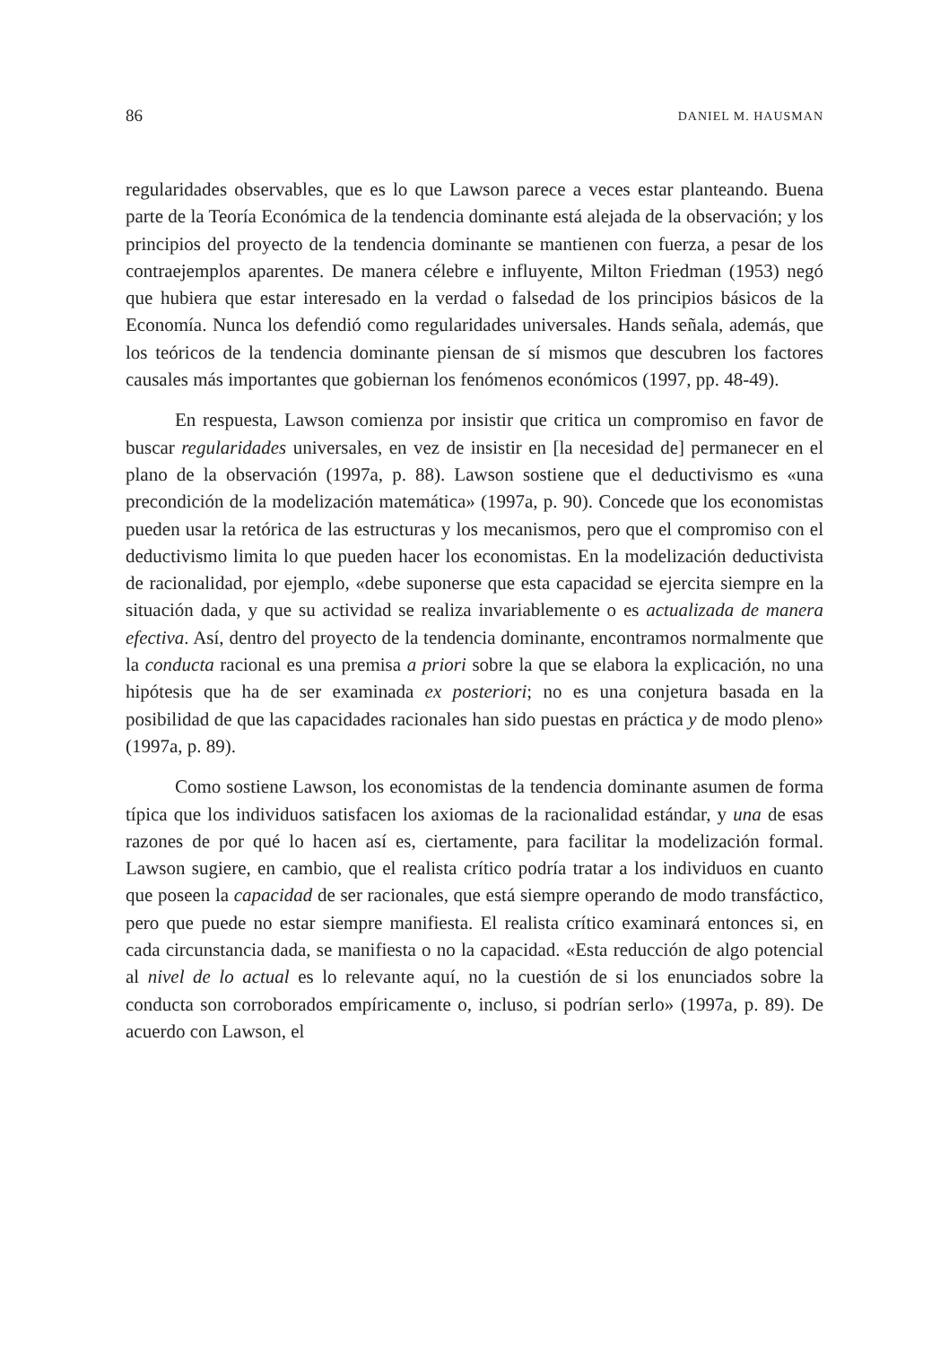86 DANIEL M. HAUSMAN
regularidades observables, que es lo que Lawson parece a veces estar planteando. Buena parte de la Teoría Económica de la tendencia dominante está alejada de la observación; y los principios del proyecto de la tendencia dominante se mantienen con fuerza, a pesar de los contraejemplos aparentes. De manera célebre e influyente, Milton Friedman (1953) negó que hubiera que estar interesado en la verdad o falsedad de los principios básicos de la Economía. Nunca los defendió como regularidades universales. Hands señala, además, que los teóricos de la tendencia dominante piensan de sí mismos que descubren los factores causales más importantes que gobiernan los fenómenos económicos (1997, pp. 48-49).
En respuesta, Lawson comienza por insistir que critica un compromiso en favor de buscar regularidades universales, en vez de insistir en [la necesidad de] permanecer en el plano de la observación (1997a, p. 88). Lawson sostiene que el deductivismo es «una precondición de la modelización matemática» (1997a, p. 90). Concede que los economistas pueden usar la retórica de las estructuras y los mecanismos, pero que el compromiso con el deductivismo limita lo que pueden hacer los economistas. En la modelización deductivista de racionalidad, por ejemplo, «debe suponerse que esta capacidad se ejercita siempre en la situación dada, y que su actividad se realiza invariablemente o es actualizada de manera efectiva. Así, dentro del proyecto de la tendencia dominante, encontramos normalmente que la conducta racional es una premisa a priori sobre la que se elabora la explicación, no una hipótesis que ha de ser examinada ex posteriori; no es una conjetura basada en la posibilidad de que las capacidades racionales han sido puestas en práctica y de modo pleno» (1997a, p. 89).
Como sostiene Lawson, los economistas de la tendencia dominante asumen de forma típica que los individuos satisfacen los axiomas de la racionalidad estándar, y una de esas razones de por qué lo hacen así es, ciertamente, para facilitar la modelización formal. Lawson sugiere, en cambio, que el realista crítico podría tratar a los individuos en cuanto que poseen la capacidad de ser racionales, que está siempre operando de modo transfáctico, pero que puede no estar siempre manifiesta. El realista crítico examinará entonces si, en cada circunstancia dada, se manifiesta o no la capacidad. «Esta reducción de algo potencial al nivel de lo actual es lo relevante aquí, no la cuestión de si los enunciados sobre la conducta son corroborados empíricamente o, incluso, si podrían serlo» (1997a, p. 89). De acuerdo con Lawson, el